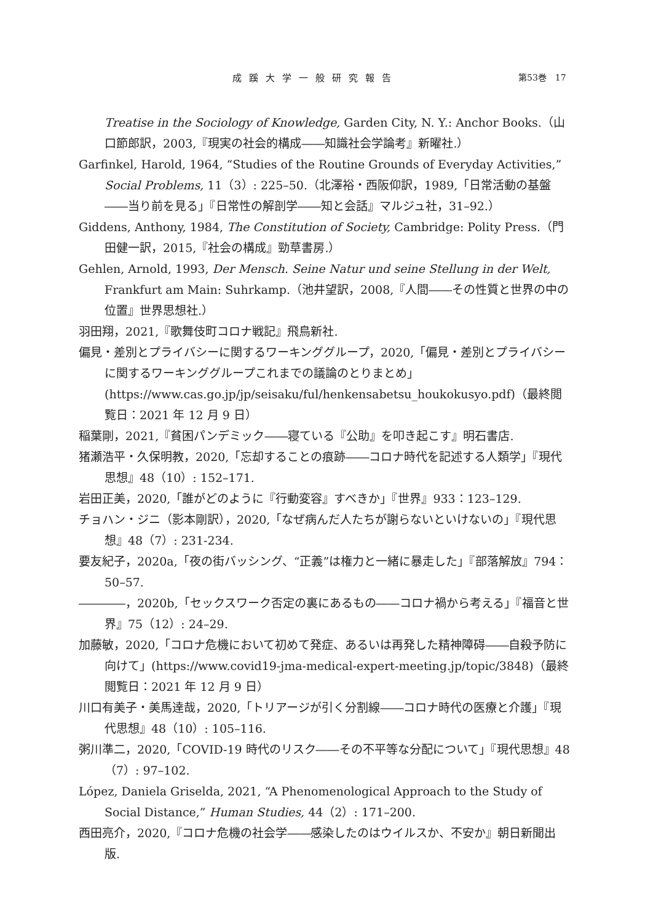成蹊大学一般研究報告 第53巻　17
Treatise in the Sociology of Knowledge, Garden City, N. Y.: Anchor Books.（山口節郎訳，2003,『現実の社会的構成――知識社会学論考』新曜社.）
Garfinkel, Harold, 1964, “Studies of the Routine Grounds of Everyday Activities,” Social Problems, 11（3）: 225–50.（北澤裕・西阪仰訳，1989,「日常活動の基盤――当り前を見る」『日常性の解剖学――知と会話』マルジュ社，31–92.）
Giddens, Anthony, 1984, The Constitution of Society, Cambridge: Polity Press.（門田健一訳，2015,『社会の構成』勁草書房.）
Gehlen, Arnold, 1993, Der Mensch. Seine Natur und seine Stellung in der Welt, Frankfurt am Main: Suhrkamp.（池井望訳，2008,『人間――その性質と世界の中の位置』世界思想社.）
羽田翔，2021,『歌舞伎町コロナ戦記』飛鳥新社.
偏見・差別とプライバシーに関するワーキンググループ，2020,「偏見・差別とプライバシーに関するワーキンググループこれまでの議論のとりまとめ」(https://www.cas.go.jp/jp/seisaku/ful/henkensabetsu_houkokusyo.pdf)（最終閲覧日：2021 年 12 月 9 日）
稲葉剛，2021,『貧困パンデミック――寝ている『公助』を叩き起こす』明石書店.
猪瀬浩平・久保明教，2020,「忘却することの痕跡――コロナ時代を記述する人類学」『現代思想』48（10）: 152–171.
岩田正美，2020,「誰がどのように『行動変容』すべきか」『世界』933：123–129.
チョハン・ジニ（影本剛訳），2020,「なぜ病んだ人たちが謝らないといけないの」『現代思想』48（7）: 231-234.
要友紀子，2020a,「夜の街バッシング、“正義”は権力と一緒に暴走した」『部落解放』794：50–57.
――――，2020b,「セックスワーク否定の裏にあるもの――コロナ禍から考える」『福音と世界』75（12）: 24–29.
加藤敏，2020,「コロナ危機において初めて発症、あるいは再発した精神障碍――自殺予防に向けて」(https://www.covid19-jma-medical-expert-meeting.jp/topic/3848)（最終閲覧日：2021 年 12 月 9 日）
川口有美子・美馬達哉，2020,「トリアージが引く分割線――コロナ時代の医療と介護」『現代思想』48（10）: 105–116.
粥川準二，2020,「COVID-19 時代のリスク――その不平等な分配について」『現代思想』48（7）: 97–102.
López, Daniela Griselda, 2021, “A Phenomenological Approach to the Study of Social Distance,” Human Studies, 44（2）: 171–200.
西田亮介，2020,『コロナ危機の社会学――感染したのはウイルスか、不安か』朝日新聞出版.